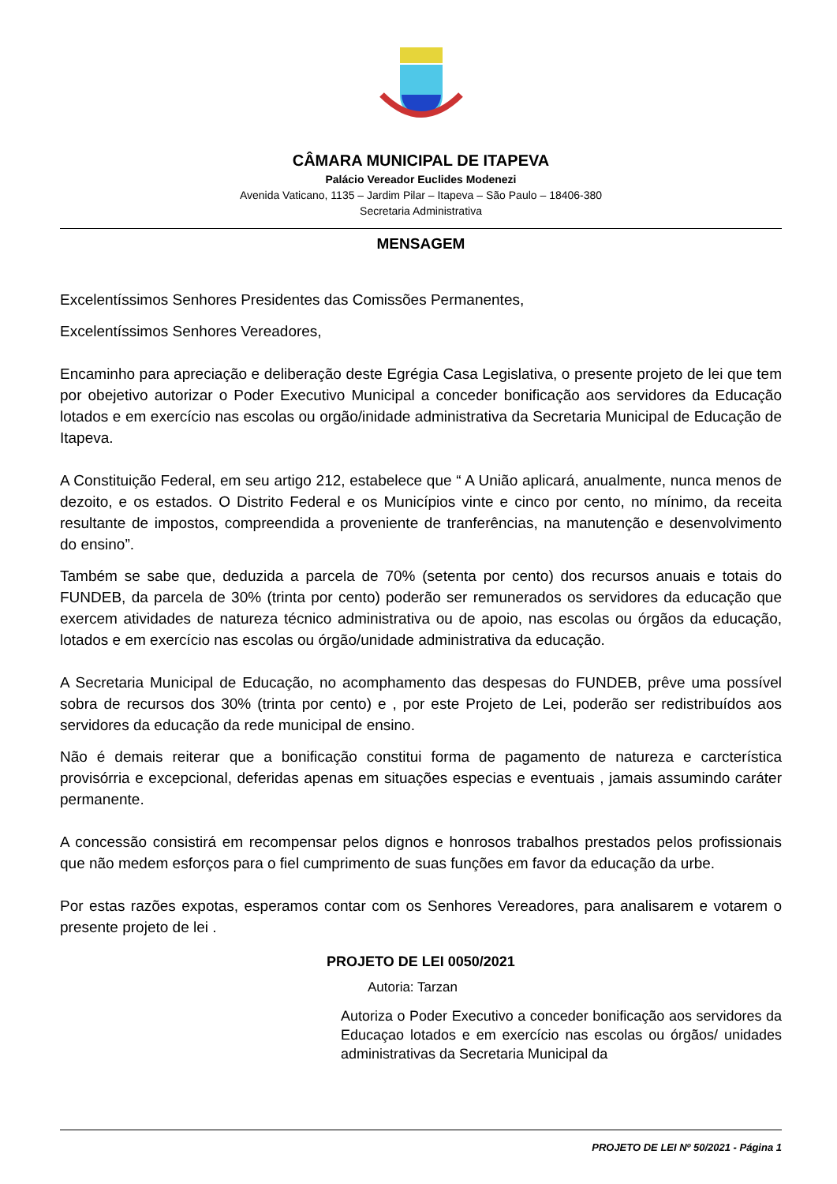CÂMARA MUNICIPAL DE ITAPEVA
Palácio Vereador Euclides Modenezi
Avenida Vaticano, 1135 – Jardim Pilar – Itapeva – São Paulo – 18406-380
Secretaria Administrativa
MENSAGEM
Excelentíssimos Senhores Presidentes das Comissões Permanentes,
Excelentíssimos Senhores Vereadores,
Encaminho para apreciação e deliberação deste Egrégia Casa Legislativa, o presente projeto de lei que tem por obejetivo autorizar o Poder Executivo Municipal a conceder bonificação aos servidores da Educação lotados e em exercício nas escolas ou orgão/inidade administrativa da Secretaria Municipal de Educação de Itapeva.
A Constituição Federal, em seu artigo 212, estabelece que “ A União aplicará, anualmente, nunca menos de dezoito, e os estados. O Distrito Federal e os Municípios vinte e cinco por cento, no mínimo, da receita resultante de impostos, compreendida a proveniente de tranferências, na manutenção e desenvolvimento do ensino”.
Também se sabe que, deduzida a parcela de 70% (setenta por cento) dos recursos anuais e totais do FUNDEB, da parcela de 30% (trinta por cento) poderão ser remunerados os servidores da educação que exercem atividades de natureza técnico administrativa ou de apoio, nas escolas ou órgãos da educação, lotados e em exercício nas escolas ou órgão/unidade administrativa da educação.
A Secretaria Municipal de Educação, no acomphamento das despesas do FUNDEB, prêve uma possível sobra de recursos dos 30% (trinta por cento) e , por este Projeto de Lei, poderão ser redistribuídos aos servidores da educação da rede municipal de ensino.
Não é demais reiterar que a bonificação constitui forma de pagamento de natureza e carcterística provisórria e excepcional, deferidas apenas em situações especias e eventuais , jamais assumindo caráter permanente.
A concessão consistirá em recompensar pelos dignos e honrosos trabalhos prestados pelos profissionais que não medem esforços para o fiel cumprimento de suas funções em favor da educação da urbe.
Por estas razões expotas, esperamos contar com os Senhores Vereadores, para analisarem e votarem o presente projeto de lei .
PROJETO DE LEI 0050/2021
Autoria: Tarzan
Autoriza o Poder Executivo a conceder bonificação aos servidores da Educaçao lotados e em exercício nas escolas ou órgãos/ unidades administrativas da Secretaria Municipal da
PROJETO DE LEI Nº 50/2021 - Página 1